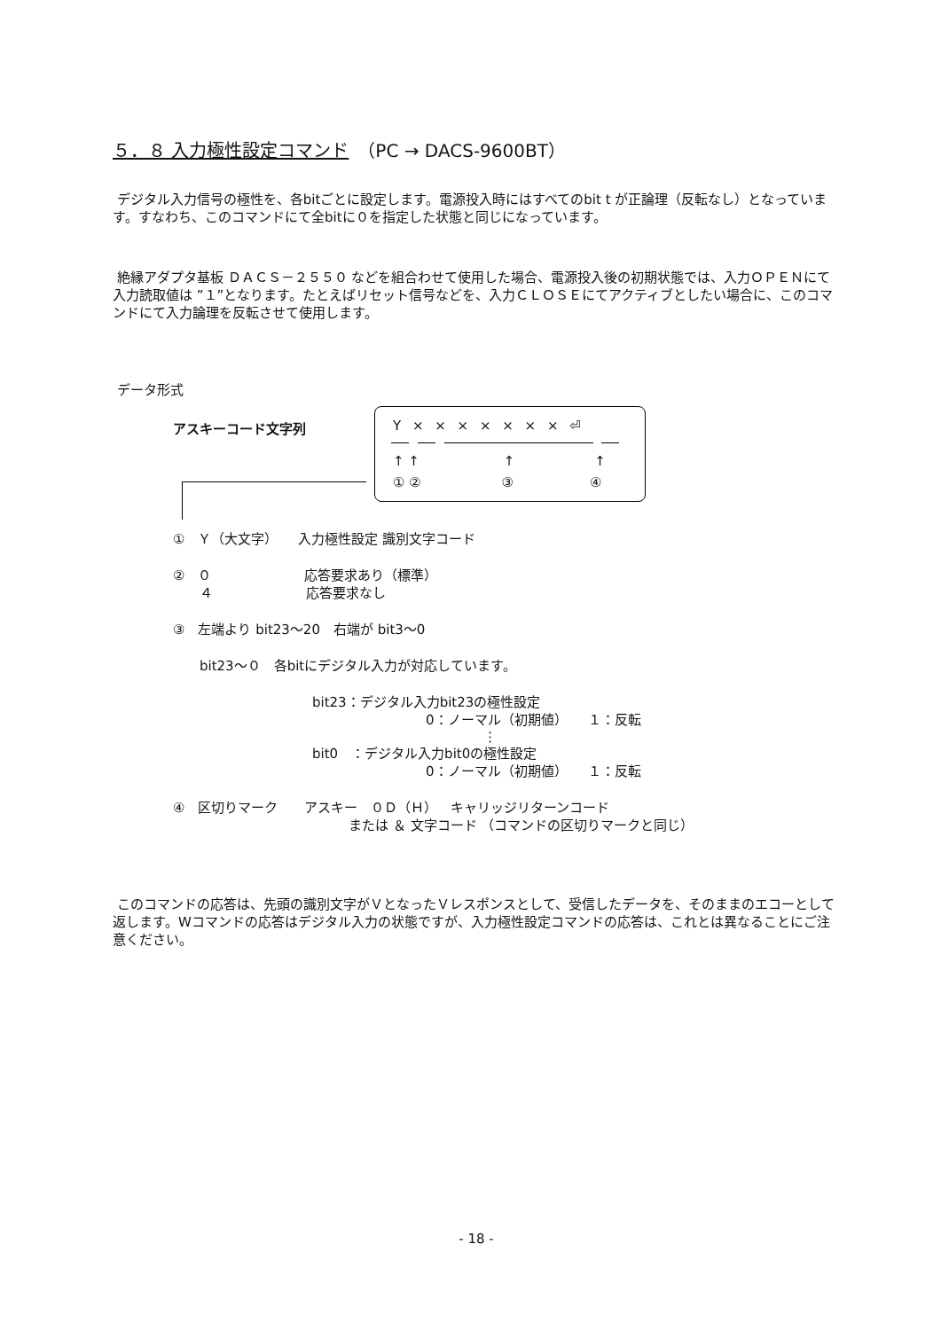５．８ 入力極性設定コマンド　（PC → DACS-9600BT）
デジタル入力信号の極性を、各bitごとに設定します。電源投入時にはすべてのbit t が正論理（反転なし）となっています。すなわち、このコマンドにて全bitに０を指定した状態と同じになっています。
絶縁アダプタ基板 ＤＡＣＳ－２５５０ などを組合わせて使用した場合、電源投入後の初期状態では、入力ＯＰＥＮにて入力読取値は ”１”となります。たとえばリセット信号などを、入力ＣＬＯＳＥにてアクティブとしたい場合に、このコマンドにて入力論理を反転させて使用します。
データ形式
アスキーコード文字列
Y × × × × × × × ⏎
↑ ↑ ↑ ↑
① ② ③ ④
①　Ｙ（大文字）　　入力極性設定 識別文字コード
②　０　　　　　　　応答要求あり（標準）
　　４　　　　　　　応答要求なし
③　左端より bit23～20　右端が bit3～0
　　bit23～０　各bitにデジタル入力が対応しています。
bit23：デジタル入力bit23の極性設定
0：ノーマル（初期値）　　１：反転
⋮
bit0　：デジタル入力bit0の極性設定
0：ノーマル（初期値）　　１：反転
④　区切りマーク　　アスキー　０Ｄ（Ｈ）　キャリッジリターンコード
または ＆ 文字コード （コマンドの区切りマークと同じ）
このコマンドの応答は、先頭の識別文字がＶとなったＶレスポンスとして、受信したデータを、そのままのエコーとして返します。Wコマンドの応答はデジタル入力の状態ですが、入力極性設定コマンドの応答は、これとは異なることにご注意ください。
- 18 -